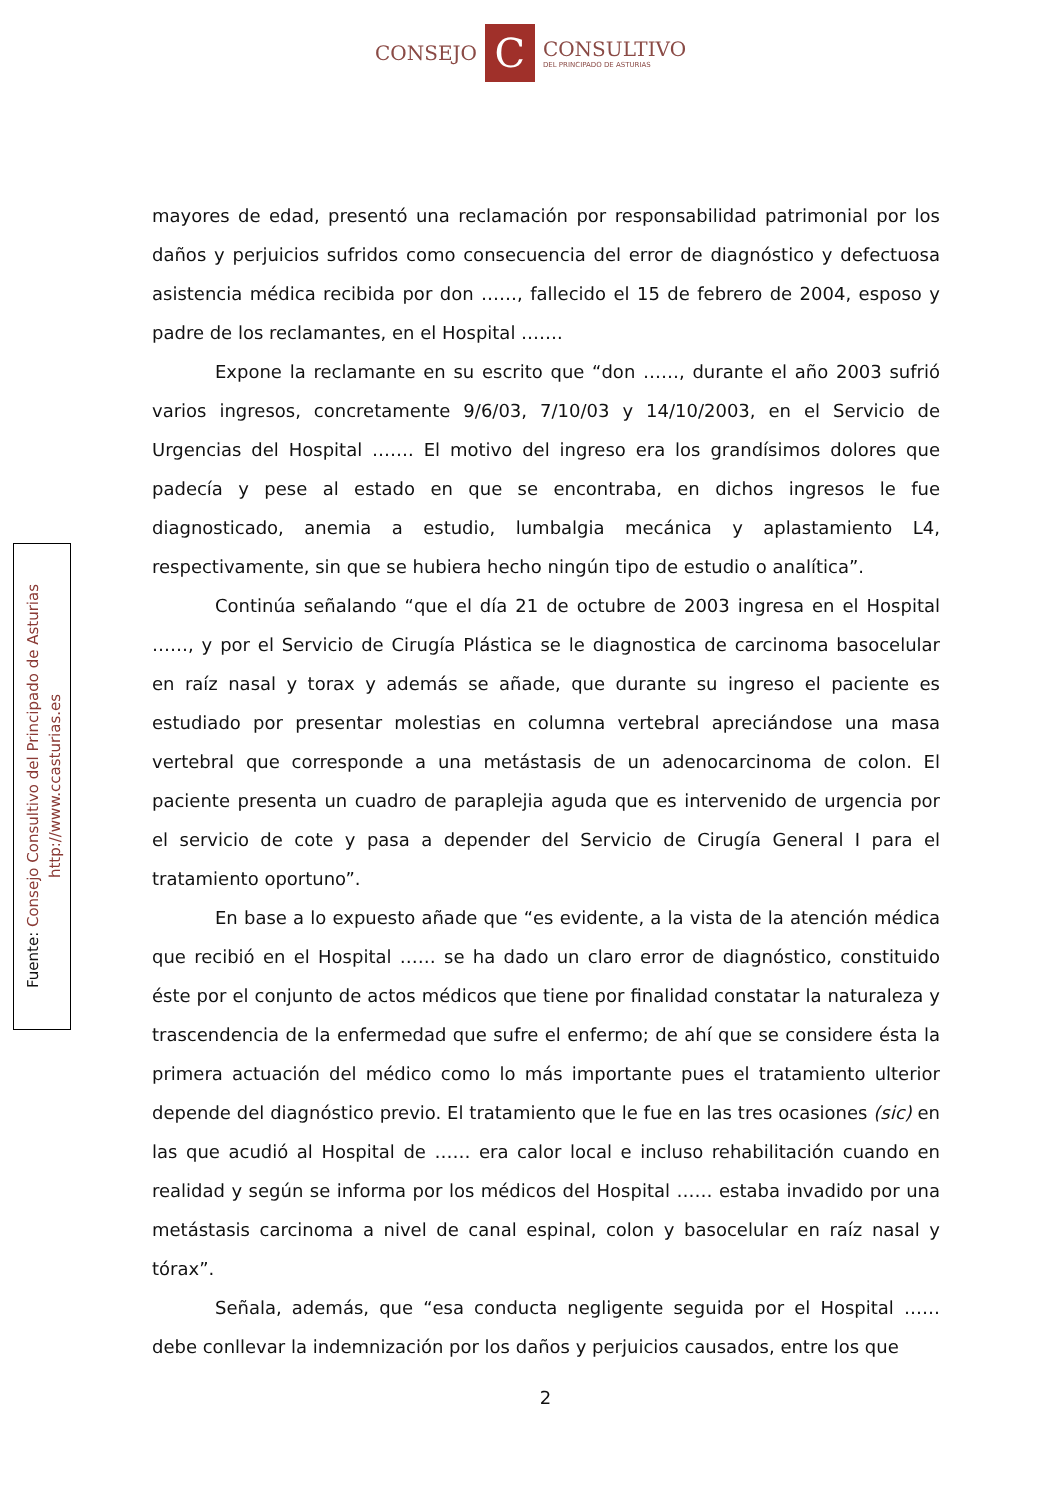CONSEJO
C
CONSULTIVO
DEL PRINCIPADO DE ASTURIAS
Fuente: Consejo Consultivo del Principado de Asturias
http://www.ccasturias.es
mayores de edad, presentó una reclamación por responsabilidad patrimonial por los daños y perjuicios sufridos como consecuencia del error de diagnóstico y defectuosa asistencia médica recibida por don ……, fallecido el 15 de febrero de 2004, esposo y padre de los reclamantes, en el Hospital …….
Expone la reclamante en su escrito que “don ……, durante el año 2003 sufrió varios ingresos, concretamente 9/6/03, 7/10/03 y 14/10/2003, en el Servicio de Urgencias del Hospital ……. El motivo del ingreso era los grandísimos dolores que padecía y pese al estado en que se encontraba, en dichos ingresos le fue diagnosticado, anemia a estudio, lumbalgia mecánica y aplastamiento L4, respectivamente, sin que se hubiera hecho ningún tipo de estudio o analítica”.
Continúa señalando “que el día 21 de octubre de 2003 ingresa en el Hospital ……, y por el Servicio de Cirugía Plástica se le diagnostica de carcinoma basocelular en raíz nasal y torax y además se añade, que durante su ingreso el paciente es estudiado por presentar molestias en columna vertebral apreciándose una masa vertebral que corresponde a una metástasis de un adenocarcinoma de colon. El paciente presenta un cuadro de paraplejia aguda que es intervenido de urgencia por el servicio de cote y pasa a depender del Servicio de Cirugía General I para el tratamiento oportuno”.
En base a lo expuesto añade que “es evidente, a la vista de la atención médica que recibió en el Hospital …… se ha dado un claro error de diagnóstico, constituido éste por el conjunto de actos médicos que tiene por finalidad constatar la naturaleza y trascendencia de la enfermedad que sufre el enfermo; de ahí que se considere ésta la primera actuación del médico como lo más importante pues el tratamiento ulterior depende del diagnóstico previo. El tratamiento que le fue en las tres ocasiones (sic) en las que acudió al Hospital de …… era calor local e incluso rehabilitación cuando en realidad y según se informa por los médicos del Hospital …… estaba invadido por una metástasis carcinoma a nivel de canal espinal, colon y basocelular en raíz nasal y tórax”.
Señala, además, que “esa conducta negligente seguida por el Hospital …… debe conllevar la indemnización por los daños y perjuicios causados, entre los que
2